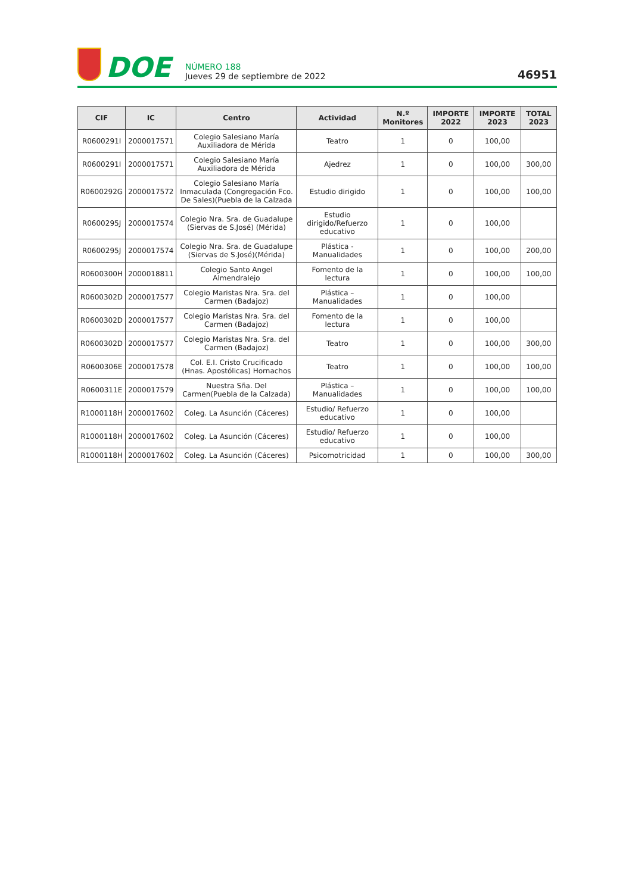DOE
NÚMERO 188
Jueves 29 de septiembre de 2022
46951
| CIF | IC | Centro | Actividad | N.º Monitores | IMPORTE 2022 | IMPORTE 2023 | TOTAL 2023 |
| --- | --- | --- | --- | --- | --- | --- | --- |
| R0600291I | 2000017571 | Colegio Salesiano María Auxiliadora de Mérida | Teatro | 1 | 0 | 100,00 | |
| R0600291I | 2000017571 | Colegio Salesiano María Auxiliadora de Mérida | Ajedrez | 1 | 0 | 100,00 | 300,00 |
| R0600292G | 2000017572 | Colegio Salesiano María Inmaculada (Congregación Fco. De Sales)(Puebla de la Calzada | Estudio dirigido | 1 | 0 | 100,00 | 100,00 |
| R0600295J | 2000017574 | Colegio Nra. Sra. de Guadalupe (Siervas de S.José) (Mérida) | Estudio dirigido/Refuerzo educativo | 1 | 0 | 100,00 | |
| R0600295J | 2000017574 | Colegio Nra. Sra. de Guadalupe (Siervas de S.José)(Mérida) | Plástica - Manualidades | 1 | 0 | 100,00 | 200,00 |
| R0600300H | 2000018811 | Colegio Santo Angel Almendralejo | Fomento de la lectura | 1 | 0 | 100,00 | 100,00 |
| R0600302D | 2000017577 | Colegio Maristas Nra. Sra. del Carmen (Badajoz) | Plástica – Manualidades | 1 | 0 | 100,00 | |
| R0600302D | 2000017577 | Colegio Maristas Nra. Sra. del Carmen (Badajoz) | Fomento de la lectura | 1 | 0 | 100,00 | |
| R0600302D | 2000017577 | Colegio Maristas Nra. Sra. del Carmen (Badajoz) | Teatro | 1 | 0 | 100,00 | 300,00 |
| R0600306E | 2000017578 | Col. E.I. Cristo Crucificado (Hnas. Apostólicas) Hornachos | Teatro | 1 | 0 | 100,00 | 100,00 |
| R0600311E | 2000017579 | Nuestra Sña. Del Carmen(Puebla de la Calzada) | Plástica – Manualidades | 1 | 0 | 100,00 | 100,00 |
| R1000118H | 2000017602 | Coleg. La Asunción (Cáceres) | Estudio/ Refuerzo educativo | 1 | 0 | 100,00 | |
| R1000118H | 2000017602 | Coleg. La Asunción (Cáceres) | Estudio/ Refuerzo educativo | 1 | 0 | 100,00 | |
| R1000118H | 2000017602 | Coleg. La Asunción (Cáceres) | Psicomotricidad | 1 | 0 | 100,00 | 300,00 |